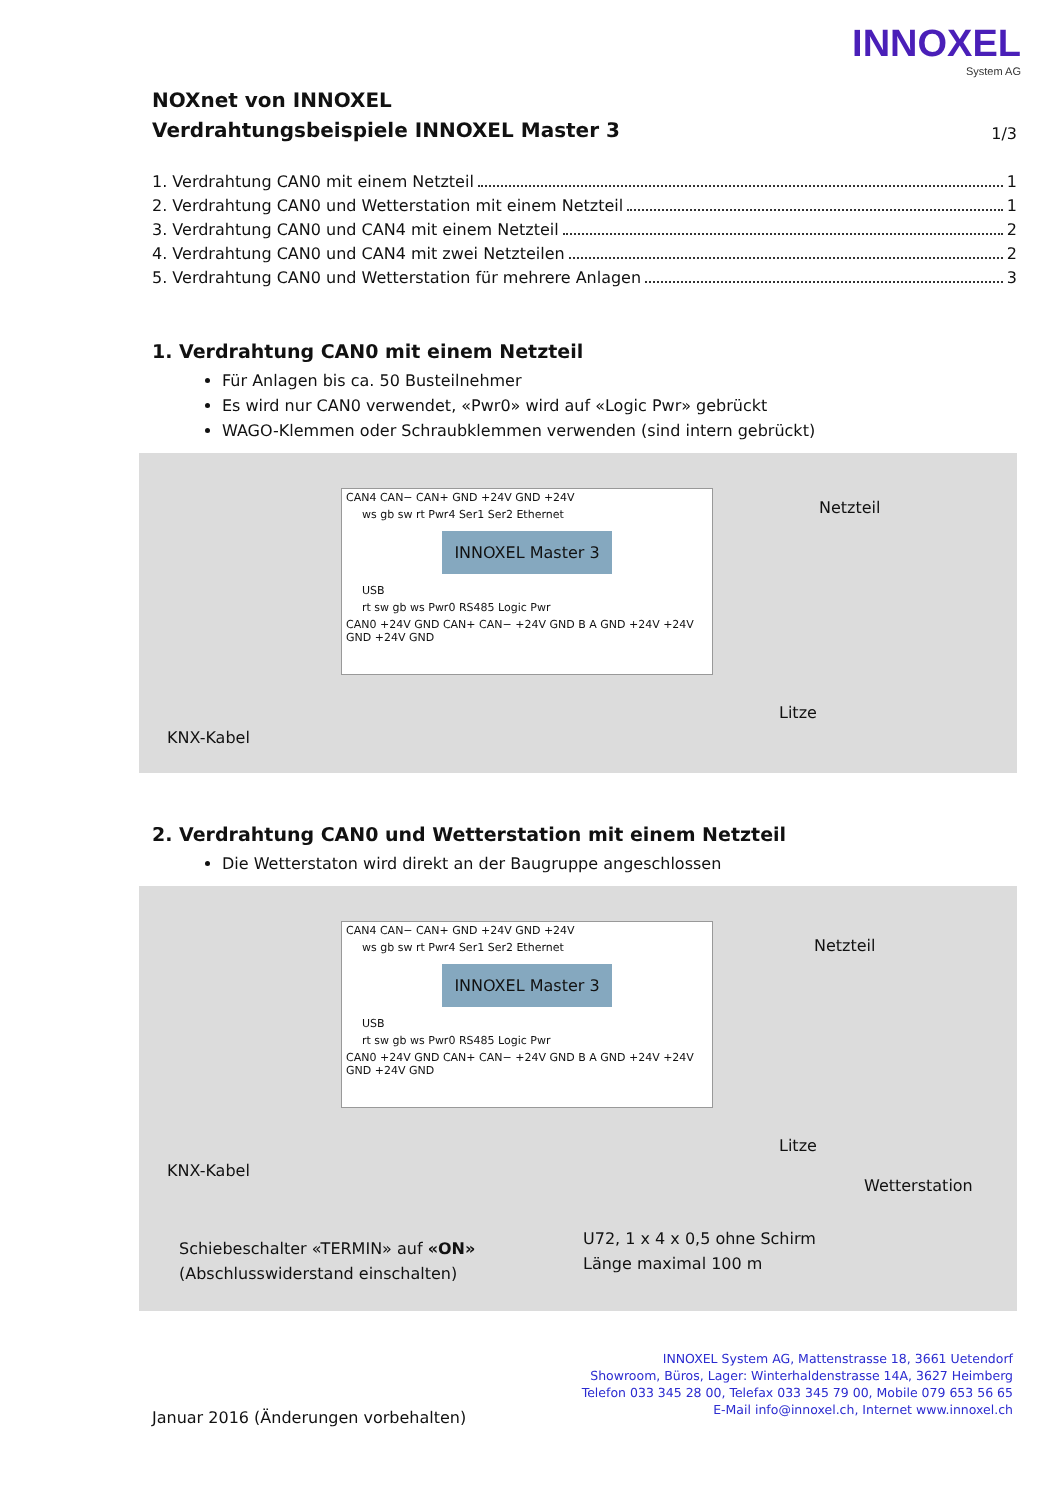INNOXEL
System AG
NOXnet von INNOXEL
Verdrahtungsbeispiele INNOXEL Master 3 1/3
1. Verdrahtung CAN0 mit einem Netzteil 1
2. Verdrahtung CAN0 und Wetterstation mit einem Netzteil 1
3. Verdrahtung CAN0 und CAN4 mit einem Netzteil 2
4. Verdrahtung CAN0 und CAN4 mit zwei Netzteilen 2
5. Verdrahtung CAN0 und Wetterstation für mehrere Anlagen 3
1. Verdrahtung CAN0 mit einem Netzteil
Für Anlagen bis ca. 50 Busteilnehmer
Es wird nur CAN0 verwendet, «Pwr0» wird auf «Logic Pwr» gebrückt
WAGO-Klemmen oder Schraubklemmen verwenden (sind intern gebrückt)
CAN4 CAN− CAN+ GND +24V GND +24V
ws gb sw rt Pwr4 Ser1 Ser2 Ethernet
INNOXEL Master 3
USB
rt sw gb ws Pwr0 RS485 Logic Pwr
CAN0 +24V GND CAN+ CAN− +24V GND B A GND +24V +24V GND +24V GND
Netzteil
Litze
KNX-Kabel
2. Verdrahtung CAN0 und Wetterstation mit einem Netzteil
Die Wetterstaton wird direkt an der Baugruppe angeschlossen
CAN4 CAN− CAN+ GND +24V GND +24V
ws gb sw rt Pwr4 Ser1 Ser2 Ethernet
INNOXEL Master 3
USB
rt sw gb ws Pwr0 RS485 Logic Pwr
CAN0 +24V GND CAN+ CAN− +24V GND B A GND +24V +24V GND +24V GND
Netzteil
Litze
Wetterstation
KNX-Kabel
U72, 1 x 4 x 0,5 ohne Schirm
Länge maximal 100 m
Schiebeschalter «TERMIN» auf «ON»
(Abschlusswiderstand einschalten)
INNOXEL System AG, Mattenstrasse 18, 3661 Uetendorf
Showroom, Büros, Lager: Winterhaldenstrasse 14A, 3627 Heimberg
Telefon 033 345 28 00, Telefax 033 345 79 00, Mobile 079 653 56 65
E-Mail info@innoxel.ch, Internet www.innoxel.ch
Januar 2016 (Änderungen vorbehalten)